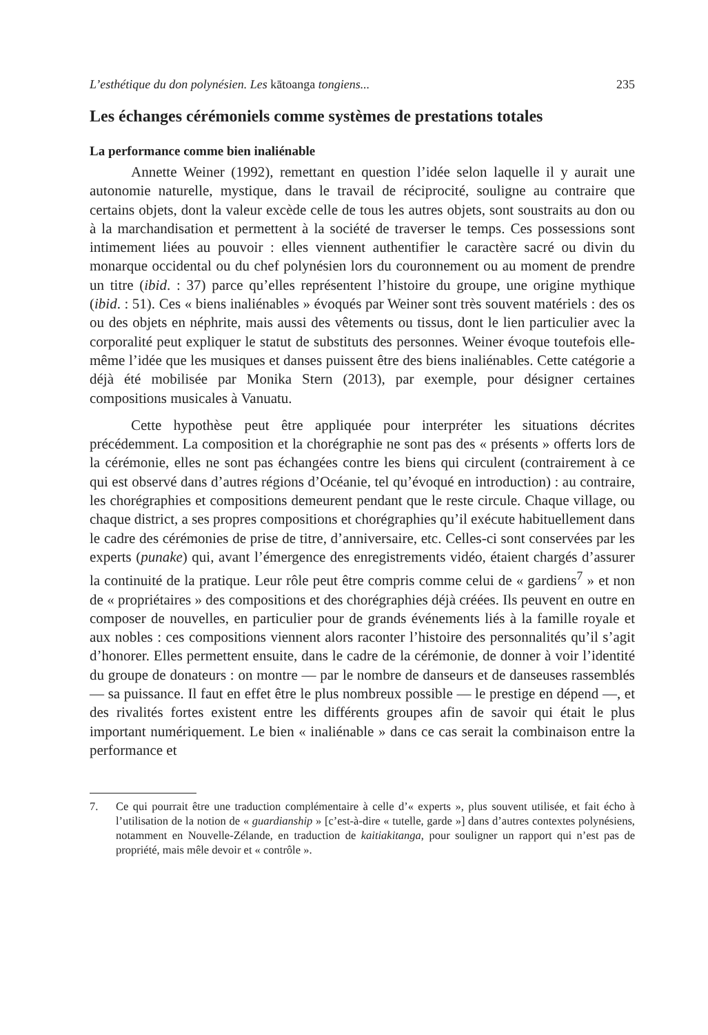L’esthétique du don polynésien. Les kātoanga tongiens... 235
Les échanges cérémoniels comme systèmes de prestations totales
La performance comme bien inaliénable
Annette Weiner (1992), remettant en question l’idée selon laquelle il y aurait une autonomie naturelle, mystique, dans le travail de réciprocité, souligne au contraire que certains objets, dont la valeur excède celle de tous les autres objets, sont soustraits au don ou à la marchandisation et permettent à la société de traverser le temps. Ces possessions sont intimement liées au pouvoir : elles viennent authentifier le caractère sacré ou divin du monarque occidental ou du chef polynésien lors du couronnement ou au moment de prendre un titre (ibid. : 37) parce qu’elles représentent l’histoire du groupe, une origine mythique (ibid. : 51). Ces « biens inaliénables » évoqués par Weiner sont très souvent matériels : des os ou des objets en néphrite, mais aussi des vêtements ou tissus, dont le lien particulier avec la corporalité peut expliquer le statut de substituts des personnes. Weiner évoque toutefois elle-même l’idée que les musiques et danses puissent être des biens inaliénables. Cette catégorie a déjà été mobilisée par Monika Stern (2013), par exemple, pour désigner certaines compositions musicales à Vanuatu.
Cette hypothèse peut être appliquée pour interpréter les situations décrites précédemment. La composition et la chorégraphie ne sont pas des « présents » offerts lors de la cérémonie, elles ne sont pas échangées contre les biens qui circulent (contrairement à ce qui est observé dans d’autres régions d’Océanie, tel qu’évoqué en introduction) : au contraire, les chorégraphies et compositions demeurent pendant que le reste circule. Chaque village, ou chaque district, a ses propres compositions et chorégraphies qu’il exécute habituellement dans le cadre des cérémonies de prise de titre, d’anniversaire, etc. Celles-ci sont conservées par les experts (punake) qui, avant l’émergence des enregistrements vidéo, étaient chargés d’assurer la continuité de la pratique. Leur rôle peut être compris comme celui de « gardiens<sup>7</sup> » et non de « propriétaires » des compositions et des chorégraphies déjà créées. Ils peuvent en outre en composer de nouvelles, en particulier pour de grands événements liés à la famille royale et aux nobles : ces compositions viennent alors raconter l’histoire des personnalités qu’il s’agit d’honorer. Elles permettent ensuite, dans le cadre de la cérémonie, de donner à voir l’identité du groupe de donateurs : on montre — par le nombre de danseurs et de danseuses rassemblés — sa puissance. Il faut en effet être le plus nombreux possible — le prestige en dépend —, et des rivalités fortes existent entre les différents groupes afin de savoir qui était le plus important numériquement. Le bien « inaliénable » dans ce cas serait la combinaison entre la performance et
7. Ce qui pourrait être une traduction complémentaire à celle d’« experts », plus souvent utilisée, et fait écho à l’utilisation de la notion de « guardianship » [c’est-à-dire « tutelle, garde »] dans d’autres contextes polynésiens, notamment en Nouvelle-Zélande, en traduction de kaitiakitanga, pour souligner un rapport qui n’est pas de propriété, mais mêle devoir et « contrôle ».